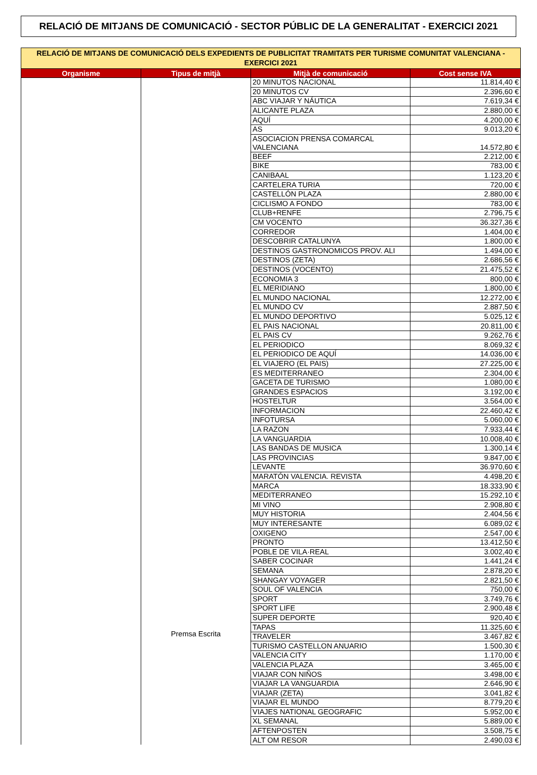RELACIÓ DE MITJANS DE COMUNICACIÓ - SECTOR PÚBLIC DE LA GENERALITAT - EXERCICI 2021
| RELACIÓ DE MITJANS DE COMUNICACIÓ DELS EXPEDIENTS DE PUBLICITAT TRAMITATS PER TURISME COMUNITAT VALENCIANA - EXERCICI 2021 | | | |
| Organisme | Tipus de mitjà | Mitjà de comunicació | Cost sense IVA |
| | Premsa Escrita | 20 MINUTOS NACIONAL | 11.814,40 € |
| | | 20 MINUTOS CV | 2.396,60 € |
| | | ABC VIAJAR Y NÁUTICA | 7.619,34 € |
| | | ALICANTE PLAZA | 2.880,00 € |
| | | AQUÍ | 4.200,00 € |
| | | AS | 9.013,20 € |
| | | ASOCIACION PRENSA COMARCAL VALENCIANA | 14.572,80 € |
| | | BEEF | 2.212,00 € |
| | | BIKE | 783,00 € |
| | | CANIBAAL | 1.123,20 € |
| | | CARTELERA TURIA | 720,00 € |
| | | CASTELLÓN PLAZA | 2.880,00 € |
| | | CICLISMO A FONDO | 783,00 € |
| | | CLUB+RENFE | 2.796,75 € |
| | | CM VOCENTO | 36.327,36 € |
| | | CORREDOR | 1.404,00 € |
| | | DESCOBRIR CATALUNYA | 1.800,00 € |
| | | DESTINOS GASTRONOMICOS PROV. ALI | 1.494,00 € |
| | | DESTINOS (ZETA) | 2.686,56 € |
| | | DESTINOS (VOCENTO) | 21.475,52 € |
| | | ECONOMIA 3 | 800,00 € |
| | | EL MERIDIANO | 1.800,00 € |
| | | EL MUNDO NACIONAL | 12.272,00 € |
| | | EL MUNDO CV | 2.887,50 € |
| | | EL MUNDO DEPORTIVO | 5.025,12 € |
| | | EL PAIS NACIONAL | 20.811,00 € |
| | | EL PAIS CV | 9.262,76 € |
| | | EL PERIODICO | 8.069,32 € |
| | | EL PERIODICO DE AQUÍ | 14.036,00 € |
| | | EL VIAJERO (EL PAIS) | 27.225,00 € |
| | | ES MEDITERRANEO | 2.304,00 € |
| | | GACETA DE TURISMO | 1.080,00 € |
| | | GRANDES ESPACIOS | 3.192,00 € |
| | | HOSTELTUR | 3.564,00 € |
| | | INFORMACION | 22.460,42 € |
| | | INFOTURSA | 5.060,00 € |
| | | LA RAZON | 7.933,44 € |
| | | LA VANGUARDIA | 10.008,40 € |
| | | LAS BANDAS DE MUSICA | 1.300,14 € |
| | | LAS PROVINCIAS | 9.847,00 € |
| | | LEVANTE | 36.970,60 € |
| | | MARATÓN VALENCIA. REVISTA | 4.498,20 € |
| | | MARCA | 18.333,90 € |
| | | MEDITERRANEO | 15.292,10 € |
| | | MI VINO | 2.908,80 € |
| | | MUY HISTORIA | 2.404,56 € |
| | | MUY INTERESANTE | 6.089,02 € |
| | | OXIGENO | 2.547,00 € |
| | | PRONTO | 13.412,50 € |
| | | POBLE DE VILA·REAL | 3.002,40 € |
| | | SABER COCINAR | 1.441,24 € |
| | | SEMANA | 2.878,20 € |
| | | SHANGAY VOYAGER | 2.821,50 € |
| | | SOUL OF VALENCIA | 750,00 € |
| | | SPORT | 3.749,76 € |
| | | SPORT LIFE | 2.900,48 € |
| | | SUPER DEPORTE | 920,40 € |
| | | TAPAS | 11.325,60 € |
| | | TRAVELER | 3.467,82 € |
| | | TURISMO CASTELLON ANUARIO | 1.500,30 € |
| | | VALENCIA CITY | 1.170,00 € |
| | | VALENCIA PLAZA | 3.465,00 € |
| | | VIAJAR CON NIÑOS | 3.498,00 € |
| | | VIAJAR LA VANGUARDIA | 2.646,90 € |
| | | VIAJAR (ZETA) | 3.041,82 € |
| | | VIAJAR EL MUNDO | 8.779,20 € |
| | | VIAJES NATIONAL GEOGRAFIC | 5.952,00 € |
| | | XL SEMANAL | 5.889,00 € |
| | | AFTENPOSTEN | 3.508,75 € |
| | | ALT OM RESOR | 2.490,03 € |